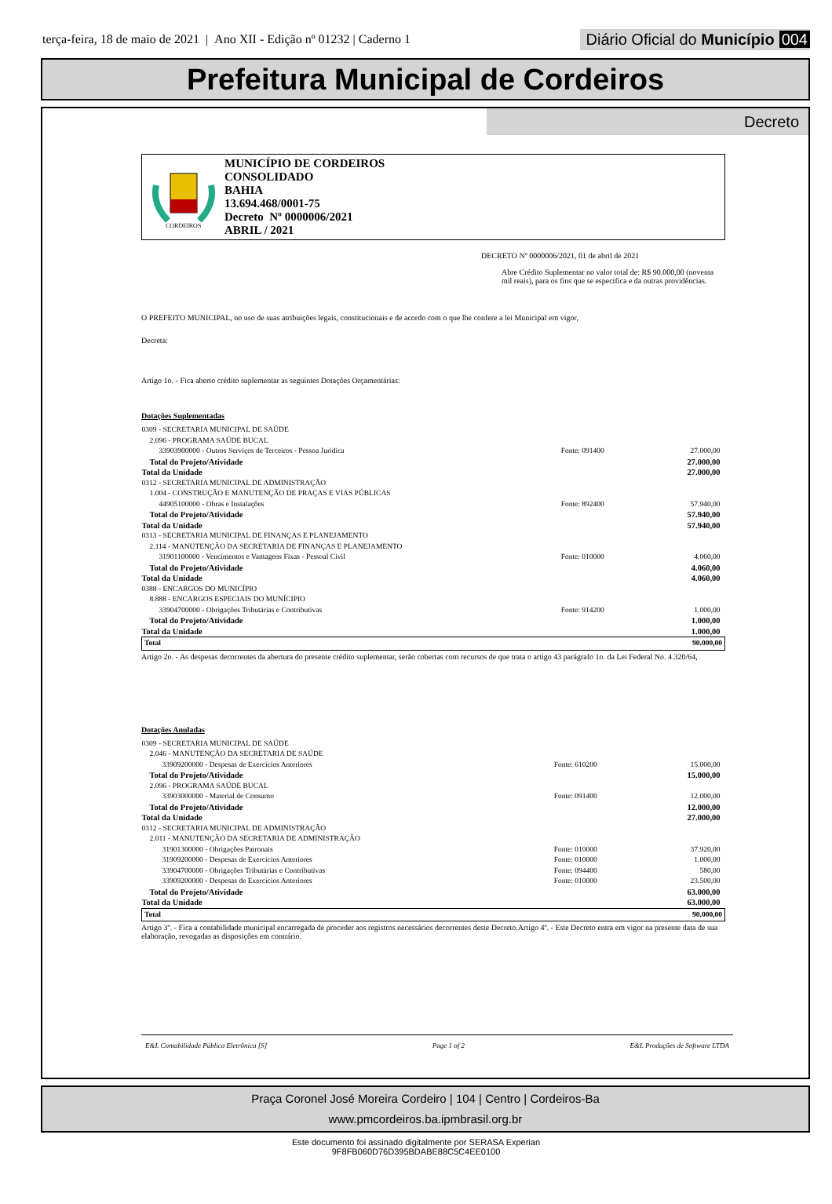terça-feira, 18 de maio de 2021 | Ano XII - Edição nº 01232 | Caderno 1
Diário Oficial do Município 004
Prefeitura Municipal de Cordeiros
Decreto
CORDEIROS
MUNICÍPIO DE CORDEIROS
CONSOLIDADO
BAHIA
13.694.468/0001-75
Decreto Nº 0000006/2021
ABRIL / 2021
DECRETO Nº 0000006/2021, 01 de abril de 2021
Abre Crédito Suplementar no valor total de: R$ 90.000,00 (noventa mil reais), para os fins que se especifica e da outras providências.
O PREFEITO MUNICIPAL, no uso de suas atribuições legais, constitucionais e de acordo com o que lhe confere a lei Municipal em vigor,
Decreta:
Artigo 1o. - Fica aberto crédito suplementar as seguintes Dotações Orçamentárias:
Dotações Suplementadas
| 0309 - SECRETARIA MUNICIPAL DE SAÚDE | | |
| 2.096 - PROGRAMA SAÚDE BUCAL | | |
| 33903900000 - Outros Serviços de Terceiros - Pessoa Jurídica | Fonte: 091400 | 27.000,00 |
| Total do Projeto/Atividade | | 27.000,00 |
| Total da Unidade | | 27.000,00 |
| 0312 - SECRETARIA MUNICIPAL DE ADMINISTRAÇÃO | | |
| 1.004 - CONSTRUÇÃO E MANUTENÇÃO DE PRAÇAS E VIAS PÚBLICAS | | |
| 44905100000 - Obras e Instalações | Fonte: 892400 | 57.940,00 |
| Total do Projeto/Atividade | | 57.940,00 |
| Total da Unidade | | 57.940,00 |
| 0313 - SECRETARIA MUNICIPAL DE FINANÇAS E PLANEJAMENTO | | |
| 2.114 - MANUTENÇÃO DA SECRETARIA DE FINANÇAS E PLANEJAMENTO | | |
| 31901100000 - Vencimentos e Vantagens Fixas - Pessoal Civil | Fonte: 010000 | 4.060,00 |
| Total do Projeto/Atividade | | 4.060,00 |
| Total da Unidade | | 4.060,00 |
| 0388 - ENCARGOS DO MUNICÍPIO | | |
| 8.888 - ENCARGOS ESPECIAIS DO MUNÍCIPIO | | |
| 33904700000 - Obrigações Tributárias e Contributivas | Fonte: 914200 | 1.000,00 |
| Total do Projeto/Atividade | | 1.000,00 |
| Total da Unidade | | 1.000,00 |
| Total | | 90.000,00 |
Artigo 2o. - As despesas decorrentes da abertura do presente crédito suplementar, serão cobertas com recursos de que trata o artigo 43 parágrafo 1o. da Lei Federal No. 4.320/64,
Dotações Anuladas
| 0309 - SECRETARIA MUNICIPAL DE SAÚDE | | |
| 2.046 - MANUTENÇÃO DA SECRETARIA DE SAÚDE | | |
| 33909200000 - Despesas de Exercícios Anteriores | Fonte: 610200 | 15.000,00 |
| Total do Projeto/Atividade | | 15.000,00 |
| 2.096 - PROGRAMA SAÚDE BUCAL | | |
| 33903000000 - Material de Consumo | Fonte: 091400 | 12.000,00 |
| Total do Projeto/Atividade | | 12.000,00 |
| Total da Unidade | | 27.000,00 |
| 0312 - SECRETARIA MUNICIPAL DE ADMINISTRAÇÃO | | |
| 2.011 - MANUTENÇÃO DA SECRETARIA DE ADMINISTRAÇÃO | | |
| 31901300000 - Obrigações Patronais | Fonte: 010000 | 37.920,00 |
| 31909200000 - Despesas de Exercícios Anteriores | Fonte: 010000 | 1.000,00 |
| 33904700000 - Obrigações Tributárias e Contributivas | Fonte: 094400 | 580,00 |
| 33909200000 - Despesas de Exercícios Anteriores | Fonte: 010000 | 23.500,00 |
| Total do Projeto/Atividade | | 63.000,00 |
| Total da Unidade | | 63.000,00 |
| Total | | 90.000,00 |
Artigo 3º. - Fica a contabilidade municipal encarregada de proceder aos registros necessários decorrentes deste Decreto.Artigo 4º. - Este Decreto entra em vigor na presente data de sua elaboração, revogadas as disposições em contrário.
E&L Contabilidade Pública Eletrônica [S] Page 1 of 2 E&L Produções de Software LTDA
Praça Coronel José Moreira Cordeiro | 104 | Centro | Cordeiros-Ba
www.pmcordeiros.ba.ipmbrasil.org.br
Este documento foi assinado digitalmente por SERASA Experian
9F8FB060D76D395BDABE88C5C4EE0100